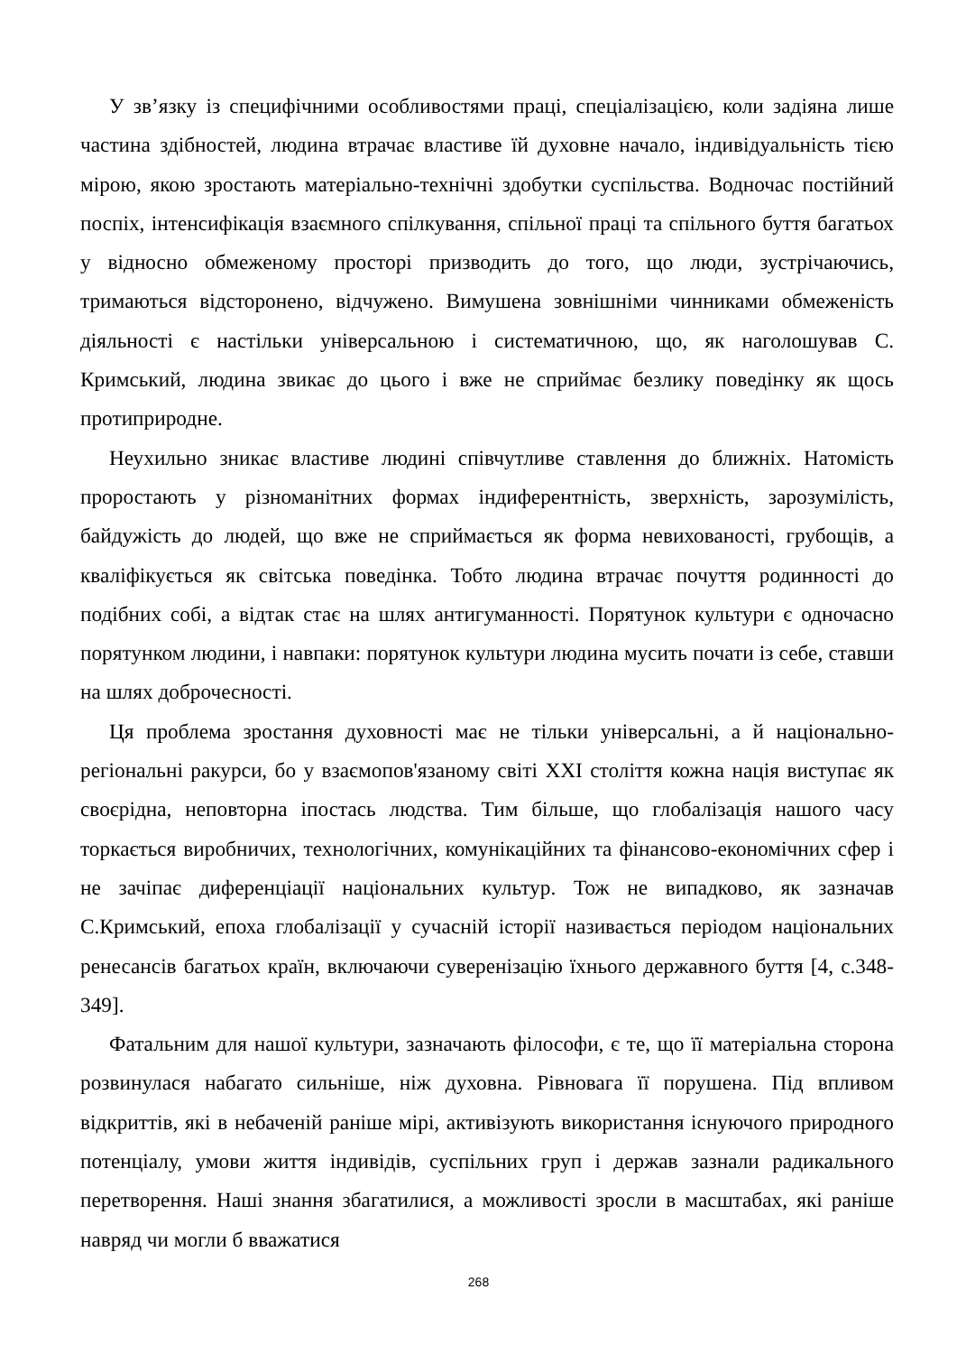У зв’язку із специфічними особливостями праці, спеціалізацією, коли задіяна лише частина здібностей, людина втрачає властиве їй духовне начало, індивідуальність тією мірою, якою зростають матеріально-технічні здобутки суспільства. Водночас постійний поспіх, інтенсифікація взаємного спілкування, спільної праці та спільного буття багатьох у відносно обмеженому просторі призводить до того, що люди, зустрічаючись, тримаються відсторонено, відчужено. Вимушена зовнішніми чинниками обмеженість діяльності є настільки універсальною і систематичною, що, як наголошував С. Кримський, людина звикає до цього і вже не сприймає безлику поведінку як щось протиприродне.
Неухильно зникає властиве людині співчутливе ставлення до ближніх. Натомість проростають у різноманітних формах індиферентність, зверхність, зарозумілість, байдужість до людей, що вже не сприймається як форма невихованості, грубощів, а кваліфікується як світська поведінка. Тобто людина втрачає почуття родинності до подібних собі, а відтак стає на шлях антигуманності. Порятунок культури є одночасно порятунком людини, і навпаки: порятунок культури людина мусить почати із себе, ставши на шлях доброчесності.
Ця проблема зростання духовності має не тільки універсальні, а й національно-регіональні ракурси, бо у взаємопов'язаному світі XXI століття кожна нація виступає як своєрідна, неповторна іпостась людства. Тим більше, що глобалізація нашого часу торкається виробничих, технологічних, комунікаційних та фінансово-економічних сфер і не зачіпає диференціації національних культур. Тож не випадково, як зазначав С.Кримський, епоха глобалізації у сучасній історії називається періодом національних ренесансів багатьох країн, включаючи суверенізацію їхнього державного буття [4, с.348-349].
Фатальним для нашої культури, зазначають філософи, є те, що її матеріальна сторона розвинулася набагато сильніше, ніж духовна. Рівновага її порушена. Під впливом відкриттів, які в небаченій раніше мірі, активізують використання існуючого природного потенціалу, умови життя індивідів, суспільних груп і держав зазнали радикального перетворення. Наші знання збагатилися, а можливості зросли в масштабах, які раніше навряд чи могли б вважатися
268